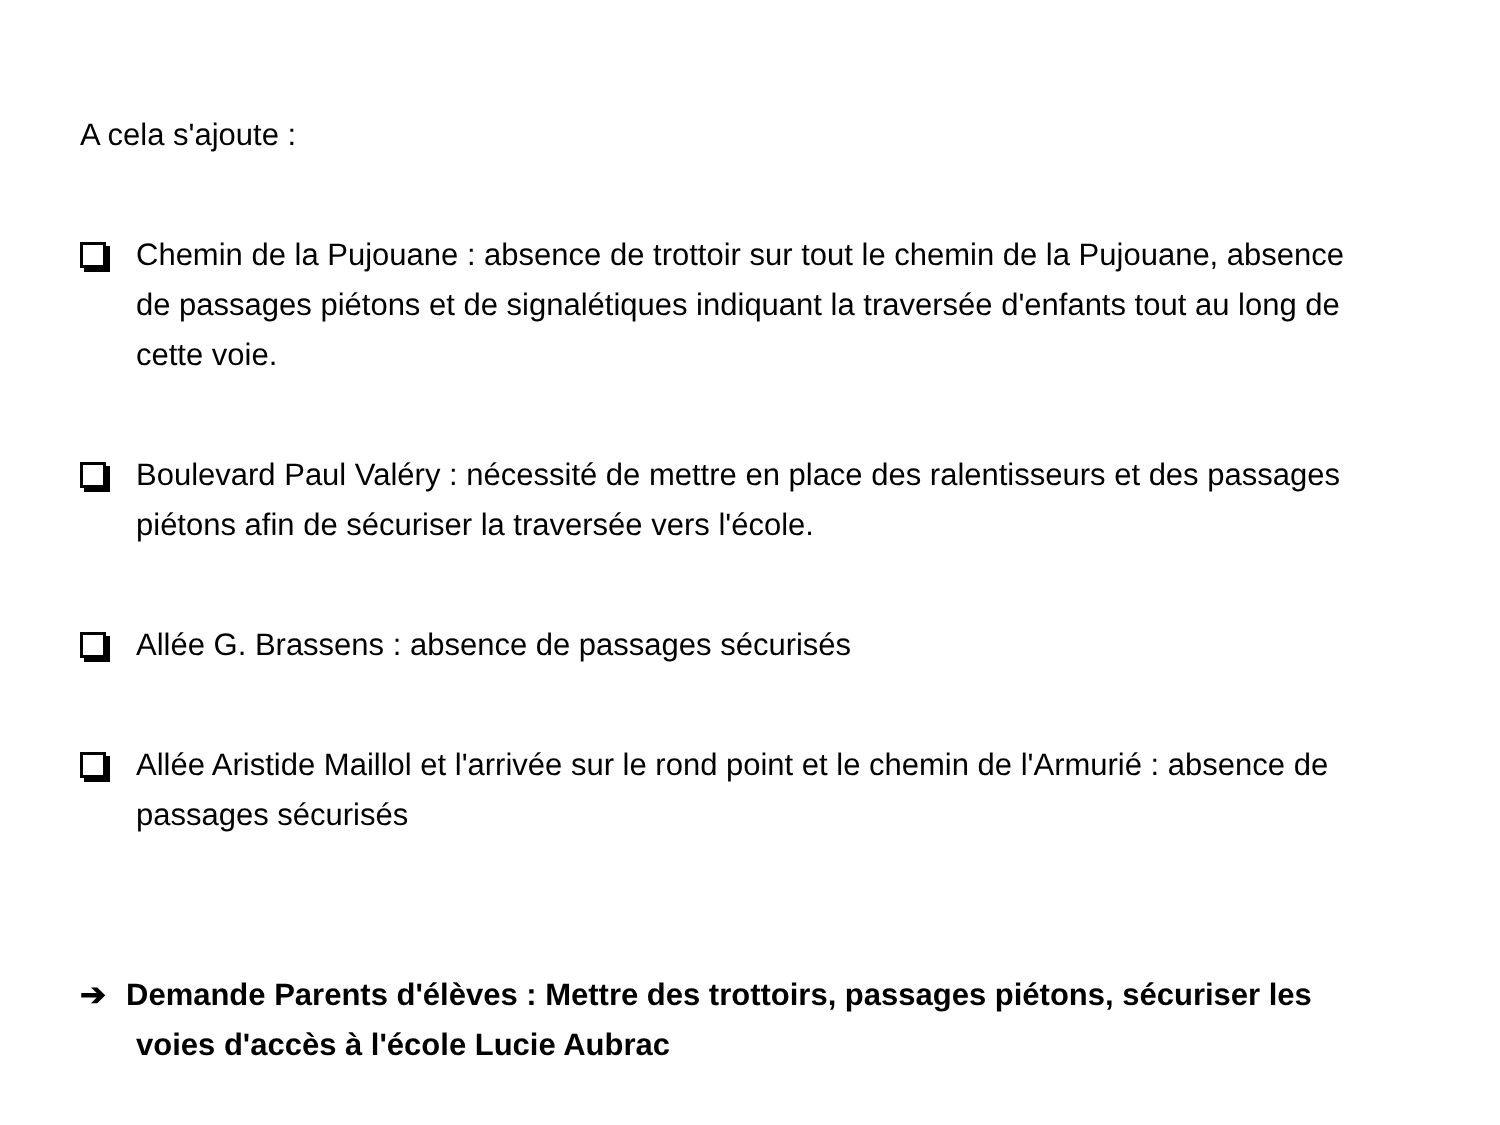A cela s'ajoute :
Chemin de la Pujouane : absence de trottoir sur tout le chemin de la Pujouane, absence de passages piétons et de signalétiques indiquant la traversée d'enfants tout au long de cette voie.
Boulevard Paul Valéry : nécessité de mettre en place des ralentisseurs et des passages piétons afin de sécuriser la traversée vers l'école.
Allée G. Brassens : absence de passages sécurisés
Allée Aristide Maillol et l'arrivée sur le rond point et le chemin de l'Armurié : absence de passages sécurisés
➔ Demande Parents d'élèves : Mettre des trottoirs, passages piétons, sécuriser les voies d'accès à l'école Lucie Aubrac